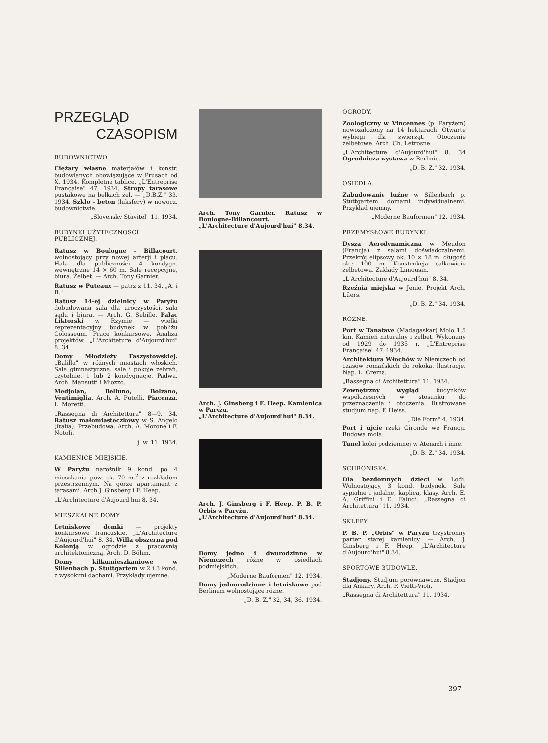PRZEGLĄD
CZASOPISM
BUDOWNICTWO.
Ciężary własne materjałów i konstr. budowlanych obowiązujące w Prusach od X. 1934. Kompletne tablice. „L'Entreprise Française" 47. 1934. Stropy tarasowe pustakowe na belkach żel. — „D.B.Z." 33. 1934. Szkło - beton (luksfery) w nowocz. budownictwie.
„Slovensky Stavitel" 11. 1934.
BUDYNKI UŻYTECZNOŚCI PUBLICZNEJ.
Ratusz w Boulogne - Billacourt. wolnostojący przy nowej arterji i placu. Hala dla publiczności 4 kondygn. wewnętrzne 14 × 60 m. Sale recepcyjne, biura. Żelbet. — Arch. Tony Garnier.
Ratusz w Puteaux — patrz z 11. 34. „A. i B."
Ratusz 14-ej dzielnicy w Paryżu dobudowana sala dla uroczystości, sala sądu i biura. — Arch. G. Sebille. Pałac Liktorski w Rzymie — wielki reprezentacyjny budynek w pobliżu Colosseum. Prace konkursowe. Analiza projektów. „L'Architeture d'Aujourd'hui" 8. 34.
Domy Młodzieży Faszystowskiej. „Balilla" w różnych miastach włoskich. Sala gimnastyczna, sale i pokoje zebrań, czytelnie. 1 lub 2 kondygnacje. Padwa. Arch. Mansutti i Miozzo.
Medjolan, Belluno, Bolzano, Ventimiglia. Arch. A. Putelli. Piacenza. L. Moretti.
„Rassegna di Architettura" 8—9. 34. Ratusz małomiasteczkowy w S. Angelo (Italia). Przebudowa. Arch. A. Morone i F. Notoli.
j. w. 11. 1934.
KAMIENICE MIEJSKIE.
W Paryżu narożnik 9 kond. po 4 mieszkania pow. ok. 70 m.<sup>2</sup> z rozkładem przestrzennym. Na górze apartament z tarasami. Arch J. Ginsberg i F. Heep.
„L'Architecture d'Aujourd'hui 8. 34.
MIESZKALNE DOMY.
Letniskowe domki — projekty konkursowe francuskie. „L'Architecture d'Aujourd'hui" 8. 34. Willa obszerna pod Kolonją w ogrodzie z pracownią architektoniczną. Arch. D. Böhm.
Domy kilkumieszkaniowe w Sillenbach p. Stuttgartem w 2 i 3 kond. z wysokimi dachami. Przykłady ujemne.
Arch. Tony Garnier. Ratusz w Boulogne-Billancourt.
„L'Architecture d'Aujourd'hui" 8.34.
Arch. J. Ginsberg i F. Heep. Kamienica w Paryżu.
„L'Architecture d'Aujourd'hui" 8.34.
Arch. J. Ginsberg i F. Heep. P. B. P. Orbis w Paryżu.
„L'Architecture d'Aujourd'hui" 8.34.
Domy jedno i dwurodzinne w Niemczech różne w osiedlach podmiejskich.
„Moderne Bauformen" 12. 1934.
Domy jednorodzinne i letniskowe pod Berlinem wolnostojące różne.
„D. B. Z." 32, 34, 36. 1934.
OGRODY.
Zoologiczny w Vincennes (p. Paryżem) nowozałożony na 14 hektarach. Otwarte wybiegi dla zwierząt. Otoczenie żelbetowe. Arch. Ch. Letrosne.
„L'Architecture d'Aujourd'hui" 8. 34 Ogrodnicza wystawa w Berlinie.
„D. B. Z." 32. 1934.
OSIEDLA.
Zabudowanie luźne w Sillenbach p. Stuttgartem. domami indywidualnemi. Przykład ujemny.
„Moderne Bauformen" 12. 1934.
PRZEMYSŁOWE BUDYNKI.
Dysza Aerodynamiczna w Meudon (Francja) z salami doświadczalnemi. Przekrój elipsowy ok. 10 × 18 m. długość ok.: 100 m. Konstrukcja całkowicie żelbetowa. Zakłady Limousin.
„L'Architecture d'Aujourd'hui" 8. 34.
Rzeźnia miejska w Jenie. Projekt Arch. Lüers.
„D. B. Z." 34. 1934.
RÓŻNE.
Port w Tanatave (Madagaskar) Molo 1,5 km. Kamień naturalny i żelbet. Wykonany od 1929 do 1935 r. „L'Entreprise Française" 47. 1934.
Architektura Włochów w Niemczech od czasów romańskich do rokoka. Ilustracje. Nap. L. Crema.
„Rassegna di Architettura" 11. 1934.
Zewnętrzny wygląd budynków współczesnych w stosunku do przeznaczenia i otoczenia. Ilustrowane studjum nap. F. Heiss.
„Die Form" 4. 1934.
Port i ujcie rzeki Gironde we Francji. Budowa mola.
Tunel kolei podziemnej w Atenach i inne.
„D. B. Z." 34. 1934.
SCHRONISKA.
Dla bezdomnych dzieci w Lodi. Wolnostojący, 3 kond. budynek. Sale sypialne i jadalne, kaplica, klasy. Arch. E. A. Griffini i E. Faludi. „Rassegna di Architettura" 11. 1934.
SKLEPY.
P. B. P. „Orbis" w Paryżu trzystronny parter starej kamienicy. — Arch. J. Ginsberg i F. Heep. „L'Architecture d'Aujourd'hui" 8.34.
SPORTOWE BUDOWLE.
Stadjony. Studjum porównawcze. Stadjon dla Ankary. Arch. P. Vietti-Violi.
„Rassegna di Architettura" 11. 1934.
397